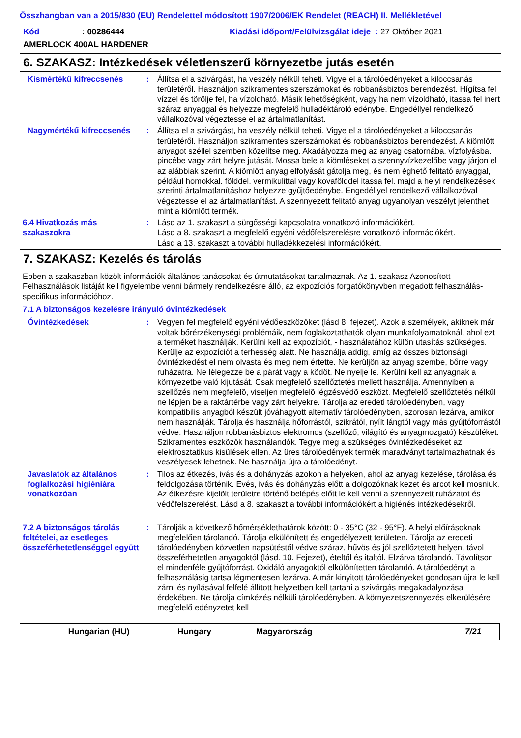Összhangban van a 2015/830 (EU) Rendelettel módosított 1907/2006/EK Rendelet (REACH) II. Mellékletével
Kód: 00286444 Kiadási időpont/Felülvizsgálat ideje : 27 Október 2021
AMERLOCK 400AL HARDENER
6. SZAKASZ: Intézkedések véletlenszerű környezetbe jutás esetén
Kismértékű kifreccsenés : Állítsa el a szivárgást, ha veszély nélkül teheti. Vigye el a tárolóedényeket a kiloccsanás területéről. Használjon szikramentes szerszámokat és robbanásbiztos berendezést. Hígítsa fel vízzel és törölje fel, ha vízoldható. Másik lehetőségként, vagy ha nem vízoldható, itassa fel inert száraz anyaggal és helyezze megfelelő hulladéktároló edénybe. Engedéllyel rendelkező vállalkozóval végeztesse el az ártalmatlanítást.
Nagymértékű kifreccsenés : Állítsa el a szivárgást, ha veszély nélkül teheti. Vigye el a tárolóedényeket a kiloccsanás területéről. Használjon szikramentes szerszámokat és robbanásbiztos berendezést. A kiömlött anyagot széllel szemben közelítse meg. Akadályozza meg az anyag csatornába, vízfolyásba, pincébe vagy zárt helyre jutását. Mossa bele a kiömléseket a szennyvízkezelőbe vagy járjon el az alábbiak szerint. A kiömlött anyag elfolyását gátolja meg, és nem éghető felitató anyaggal, például homokkal, földdel, vermikulittal vagy kovafölddel itassa fel, majd a helyi rendelkezések szerinti ártalmatlanításhoz helyezze gyűjtőedénybe. Engedéllyel rendelkező vállalkozóval végeztesse el az ártalmatlanítást. A szennyezett felitató anyag ugyanolyan veszélyt jelenthet mint a kiömlött termék.
6.4 Hivatkozás más szakaszokra
: Lásd az 1. szakaszt a sürgősségi kapcsolatra vonatkozó információkért.
Lásd a 8. szakaszt a megfelelő egyéni védőfelszerelésre vonatkozó információkért.
Lásd a 13. szakaszt a további hulladékkezelési információkért.
7. SZAKASZ: Kezelés és tárolás
Ebben a szakaszban közölt információk általános tanácsokat és útmutatásokat tartalmaznak. Az 1. szakasz Azonosított Felhasználások listáját kell figyelembe venni bármely rendelkezésre álló, az expozíciós forgatókönyvben megadott felhasználás-specifikus információhoz.
7.1 A biztonságos kezelésre irányuló óvintézkedések
Óvintézkedések : Vegyen fel megfelelő egyéni védőeszközöket (lásd 8. fejezet). Azok a személyek, akiknek már voltak bőrérzékenységi problémáik, nem foglakoztathatók olyan munkafolyamatoknál, ahol ezt a terméket használják. Kerülni kell az expozíciót, - használatához külön utasítás szükséges. Kerülje az expozíciót a terhesség alatt. Ne használja addig, amíg az összes biztonsági óvintézkedést el nem olvasta és meg nem értette. Ne kerüljön az anyag szembe, bőrre vagy ruházatra. Ne lélegezze be a párát vagy a ködöt. Ne nyelje le. Kerülni kell az anyagnak a környezetbe való kijutását. Csak megfelelő szellőztetés mellett használja. Amennyiben a szellőzés nem megfelelõ, viseljen megfelelõ légzésvédõ eszközt. Megfelelő szellőztetés nélkül ne lépjen be a raktártérbe vagy zárt helyekre. Tárolja az eredeti tárolóedényben, vagy kompatibilis anyagból készült jóváhagyott alternatív tárolóedényben, szorosan lezárva, amikor nem használják. Tárolja és használja hőforrástól, szikrától, nyílt lángtól vagy más gyújtóforrástól védve. Használjon robbanásbiztos elektromos (szellőző, világító és anyagmozgató) készüléket. Szikramentes eszközök használandók. Tegye meg a szükséges óvintézkedéseket az elektrosztatikus kisülések ellen. Az üres tárolóedények termék maradványt tartalmazhatnak és veszélyesek lehetnek. Ne használja újra a tárolóedényt.
Javaslatok az általános foglalkozási higiéniára vonatkozóan
: Tilos az étkezés, ivás és a dohányzás azokon a helyeken, ahol az anyag kezelése, tárolása és feldolgozása történik. Evés, ivás és dohányzás előtt a dolgozóknak kezet és arcot kell mosniuk. Az étkezésre kijelölt területre történő belépés előtt le kell venni a szennyezett ruházatot és védőfelszerelést. Lásd a 8. szakaszt a további információkért a higiénés intézkedésekről.
7.2 A biztonságos tárolás feltételei, az esetleges összeférhetetlenséggel együtt
: Tárolják a következő hőmérséklethatárok között: 0 - 35°C (32 - 95°F). A helyi előírásoknak megfelelően tárolandó. Tárolja elkülönített és engedélyezett területen. Tárolja az eredeti tárolóedényben közvetlen napsütéstől védve száraz, hűvös és jól szellőztetett helyen, távol összeférhetetlen anyagoktól (lásd. 10. Fejezet), ételtől és italtól. Elzárva tárolandó. Távolítson el mindenféle gyújtóforrást. Oxidáló anyagoktól elkülönítetten tárolandó. A tárolóedényt a felhasználásig tartsa légmentesen lezárva. A már kinyitott tárolóedényeket gondosan újra le kell zárni és nyílásával felfelé állított helyzetben kell tartani a szivárgás megakadályozása érdekében. Ne tárolja címkézés nélküli tárolóedényben. A környezetszennyezés elkerülésére megfelelő edényzetet kell
Hungarian (HU) Hungary Magyarország 7/21